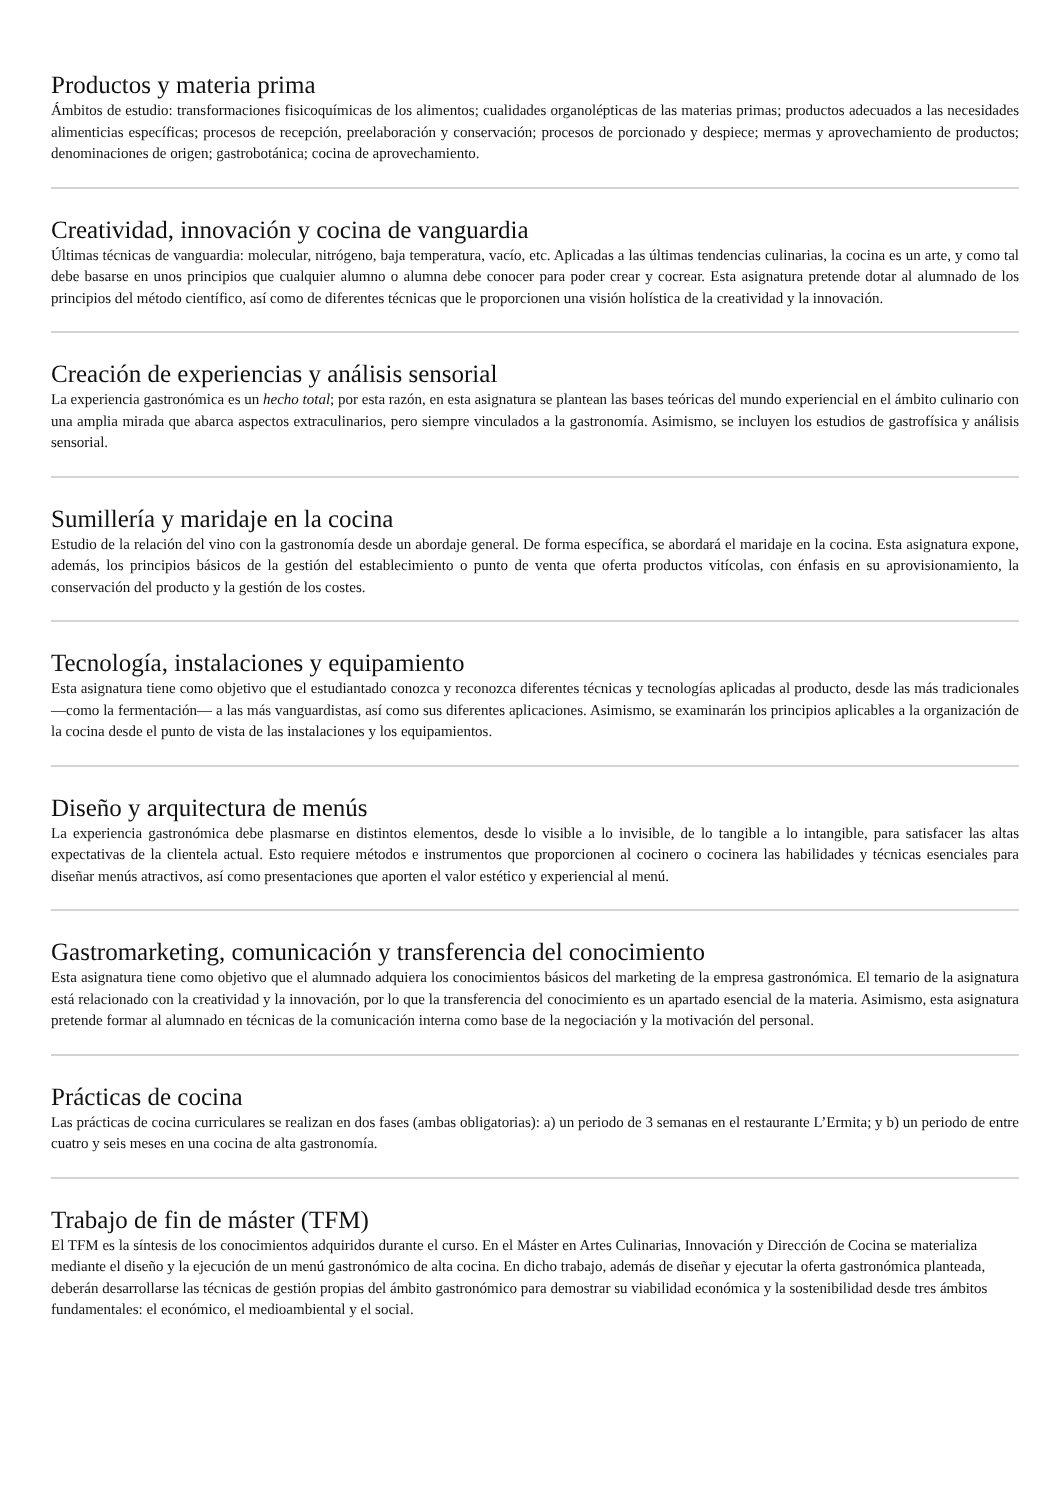Productos y materia prima
Ámbitos de estudio: transformaciones fisicoquímicas de los alimentos; cualidades organolépticas de las materias primas; productos adecuados a las necesidades alimenticias específicas; procesos de recepción, preelaboración y conservación; procesos de porcionado y despiece; mermas y aprovechamiento de productos; denominaciones de origen; gastrobotánica; cocina de aprovechamiento.
Creatividad, innovación y cocina de vanguardia
Últimas técnicas de vanguardia: molecular, nitrógeno, baja temperatura, vacío, etc. Aplicadas a las últimas tendencias culinarias, la cocina es un arte, y como tal debe basarse en unos principios que cualquier alumno o alumna debe conocer para poder crear y cocrear. Esta asignatura pretende dotar al alumnado de los principios del método científico, así como de diferentes técnicas que le proporcionen una visión holística de la creatividad y la innovación.
Creación de experiencias y análisis sensorial
La experiencia gastronómica es un hecho total; por esta razón, en esta asignatura se plantean las bases teóricas del mundo experiencial en el ámbito culinario con una amplia mirada que abarca aspectos extraculinarios, pero siempre vinculados a la gastronomía. Asimismo, se incluyen los estudios de gastrofísica y análisis sensorial.
Sumillería y maridaje en la cocina
Estudio de la relación del vino con la gastronomía desde un abordaje general. De forma específica, se abordará el maridaje en la cocina. Esta asignatura expone, además, los principios básicos de la gestión del establecimiento o punto de venta que oferta productos vitícolas, con énfasis en su aprovisionamiento, la conservación del producto y la gestión de los costes.
Tecnología, instalaciones y equipamiento
Esta asignatura tiene como objetivo que el estudiantado conozca y reconozca diferentes técnicas y tecnologías aplicadas al producto, desde las más tradicionales —como la fermentación— a las más vanguardistas, así como sus diferentes aplicaciones. Asimismo, se examinarán los principios aplicables a la organización de la cocina desde el punto de vista de las instalaciones y los equipamientos.
Diseño y arquitectura de menús
La experiencia gastronómica debe plasmarse en distintos elementos, desde lo visible a lo invisible, de lo tangible a lo intangible, para satisfacer las altas expectativas de la clientela actual. Esto requiere métodos e instrumentos que proporcionen al cocinero o cocinera las habilidades y técnicas esenciales para diseñar menús atractivos, así como presentaciones que aporten el valor estético y experiencial al menú.
Gastromarketing, comunicación y transferencia del conocimiento
Esta asignatura tiene como objetivo que el alumnado adquiera los conocimientos básicos del marketing de la empresa gastronómica. El temario de la asignatura está relacionado con la creatividad y la innovación, por lo que la transferencia del conocimiento es un apartado esencial de la materia. Asimismo, esta asignatura pretende formar al alumnado en técnicas de la comunicación interna como base de la negociación y la motivación del personal.
Prácticas de cocina
Las prácticas de cocina curriculares se realizan en dos fases (ambas obligatorias): a) un periodo de 3 semanas en el restaurante L’Ermita; y b) un periodo de entre cuatro y seis meses en una cocina de alta gastronomía.
Trabajo de fin de máster (TFM)
El TFM es la síntesis de los conocimientos adquiridos durante el curso. En el Máster en Artes Culinarias, Innovación y Dirección de Cocina se materializa mediante el diseño y la ejecución de un menú gastronómico de alta cocina. En dicho trabajo, además de diseñar y ejecutar la oferta gastronómica planteada, deberán desarrollarse las técnicas de gestión propias del ámbito gastronómico para demostrar su viabilidad económica y la sostenibilidad desde tres ámbitos fundamentales: el económico, el medioambiental y el social.